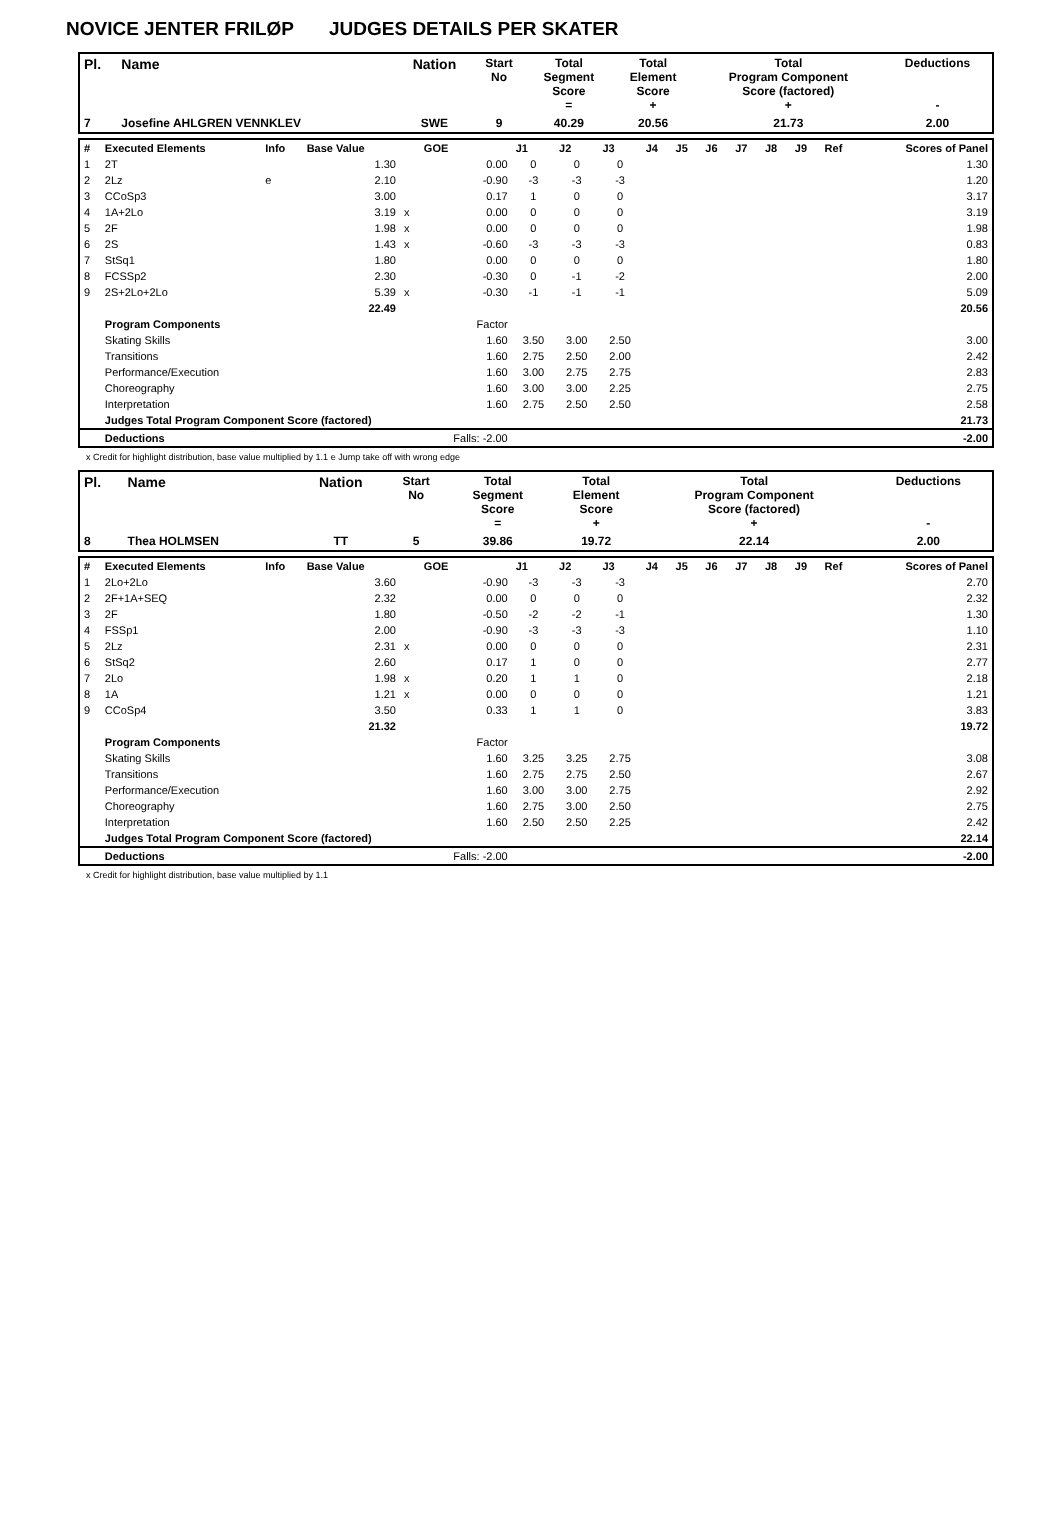NOVICE JENTER FRILØP JUDGES DETAILS PER SKATER
| Pl. | Name | Nation | Start No | Total Segment Score = | Total Element Score + | Total Program Component Score (factored) + | Deductions - |
| --- | --- | --- | --- | --- | --- | --- | --- |
| 7 | Josefine AHLGREN VENNKLEV | SWE | 9 | 40.29 | 20.56 | 21.73 | 2.00 |
| # | Executed Elements | Info | Base Value | | GOE | J1 | J2 | J3 | J4 | J5 | J6 | J7 | J8 | J9 | Ref | Scores of Panel |
| 1 | 2T | | 1.30 | | 0.00 | 0 | 0 | 0 | | | | | | | | 1.30 |
| 2 | 2Lz | e | 2.10 | | -0.90 | -3 | -3 | -3 | | | | | | | | 1.20 |
| 3 | CCoSp3 | | 3.00 | | 0.17 | 1 | 0 | 0 | | | | | | | | 3.17 |
| 4 | 1A+2Lo | | 3.19 | x | 0.00 | 0 | 0 | 0 | | | | | | | | 3.19 |
| 5 | 2F | | 1.98 | x | 0.00 | 0 | 0 | 0 | | | | | | | | 1.98 |
| 6 | 2S | | 1.43 | x | -0.60 | -3 | -3 | -3 | | | | | | | | 0.83 |
| 7 | StSq1 | | 1.80 | | 0.00 | 0 | 0 | 0 | | | | | | | | 1.80 |
| 8 | FCSSp2 | | 2.30 | | -0.30 | 0 | -1 | -2 | | | | | | | | 2.00 |
| 9 | 2S+2Lo+2Lo | | 5.39 | x | -0.30 | -1 | -1 | -1 | | | | | | | | 5.09 |
| | | | 22.49 | | | | | | | | | | | | | 20.56 |
| | Program Components | | | | Factor | | | | | | | | | | | |
| | Skating Skills | | | | 1.60 | 3.50 | 3.00 | 2.50 | | | | | | | | 3.00 |
| | Transitions | | | | 1.60 | 2.75 | 2.50 | 2.00 | | | | | | | | 2.42 |
| | Performance/Execution | | | | 1.60 | 3.00 | 2.75 | 2.75 | | | | | | | | 2.83 |
| | Choreography | | | | 1.60 | 3.00 | 3.00 | 2.25 | | | | | | | | 2.75 |
| | Interpretation | | | | 1.60 | 2.75 | 2.50 | 2.50 | | | | | | | | 2.58 |
| | Judges Total Program Component Score (factored) | | | | | | | | | | | | | | | 21.73 |
| | Deductions | | | | Falls: -2.00 | | | | | | | | | | | -2.00 |
x Credit for highlight distribution, base value multiplied by 1.1 e Jump take off with wrong edge
| Pl. | Name | Nation | Start No | Total Segment Score = | Total Element Score + | Total Program Component Score (factored) + | Deductions - |
| --- | --- | --- | --- | --- | --- | --- | --- |
| 8 | Thea HOLMSEN | TT | 5 | 39.86 | 19.72 | 22.14 | 2.00 |
| # | Executed Elements | Info | Base Value | | GOE | J1 | J2 | J3 | J4 | J5 | J6 | J7 | J8 | J9 | Ref | Scores of Panel |
| 1 | 2Lo+2Lo | | 3.60 | | -0.90 | -3 | -3 | -3 | | | | | | | | 2.70 |
| 2 | 2F+1A+SEQ | | 2.32 | | 0.00 | 0 | 0 | 0 | | | | | | | | 2.32 |
| 3 | 2F | | 1.80 | | -0.50 | -2 | -2 | -1 | | | | | | | | 1.30 |
| 4 | FSSp1 | | 2.00 | | -0.90 | -3 | -3 | -3 | | | | | | | | 1.10 |
| 5 | 2Lz | | 2.31 | x | 0.00 | 0 | 0 | 0 | | | | | | | | 2.31 |
| 6 | StSq2 | | 2.60 | | 0.17 | 1 | 0 | 0 | | | | | | | | 2.77 |
| 7 | 2Lo | | 1.98 | x | 0.20 | 1 | 1 | 0 | | | | | | | | 2.18 |
| 8 | 1A | | 1.21 | x | 0.00 | 0 | 0 | 0 | | | | | | | | 1.21 |
| 9 | CCoSp4 | | 3.50 | | 0.33 | 1 | 1 | 0 | | | | | | | | 3.83 |
| | | | 21.32 | | | | | | | | | | | | | 19.72 |
| | Program Components | | | | Factor | | | | | | | | | | | |
| | Skating Skills | | | | 1.60 | 3.25 | 3.25 | 2.75 | | | | | | | | 3.08 |
| | Transitions | | | | 1.60 | 2.75 | 2.75 | 2.50 | | | | | | | | 2.67 |
| | Performance/Execution | | | | 1.60 | 3.00 | 3.00 | 2.75 | | | | | | | | 2.92 |
| | Choreography | | | | 1.60 | 2.75 | 3.00 | 2.50 | | | | | | | | 2.75 |
| | Interpretation | | | | 1.60 | 2.50 | 2.50 | 2.25 | | | | | | | | 2.42 |
| | Judges Total Program Component Score (factored) | | | | | | | | | | | | | | | 22.14 |
| | Deductions | | | | Falls: -2.00 | | | | | | | | | | | -2.00 |
x Credit for highlight distribution, base value multiplied by 1.1